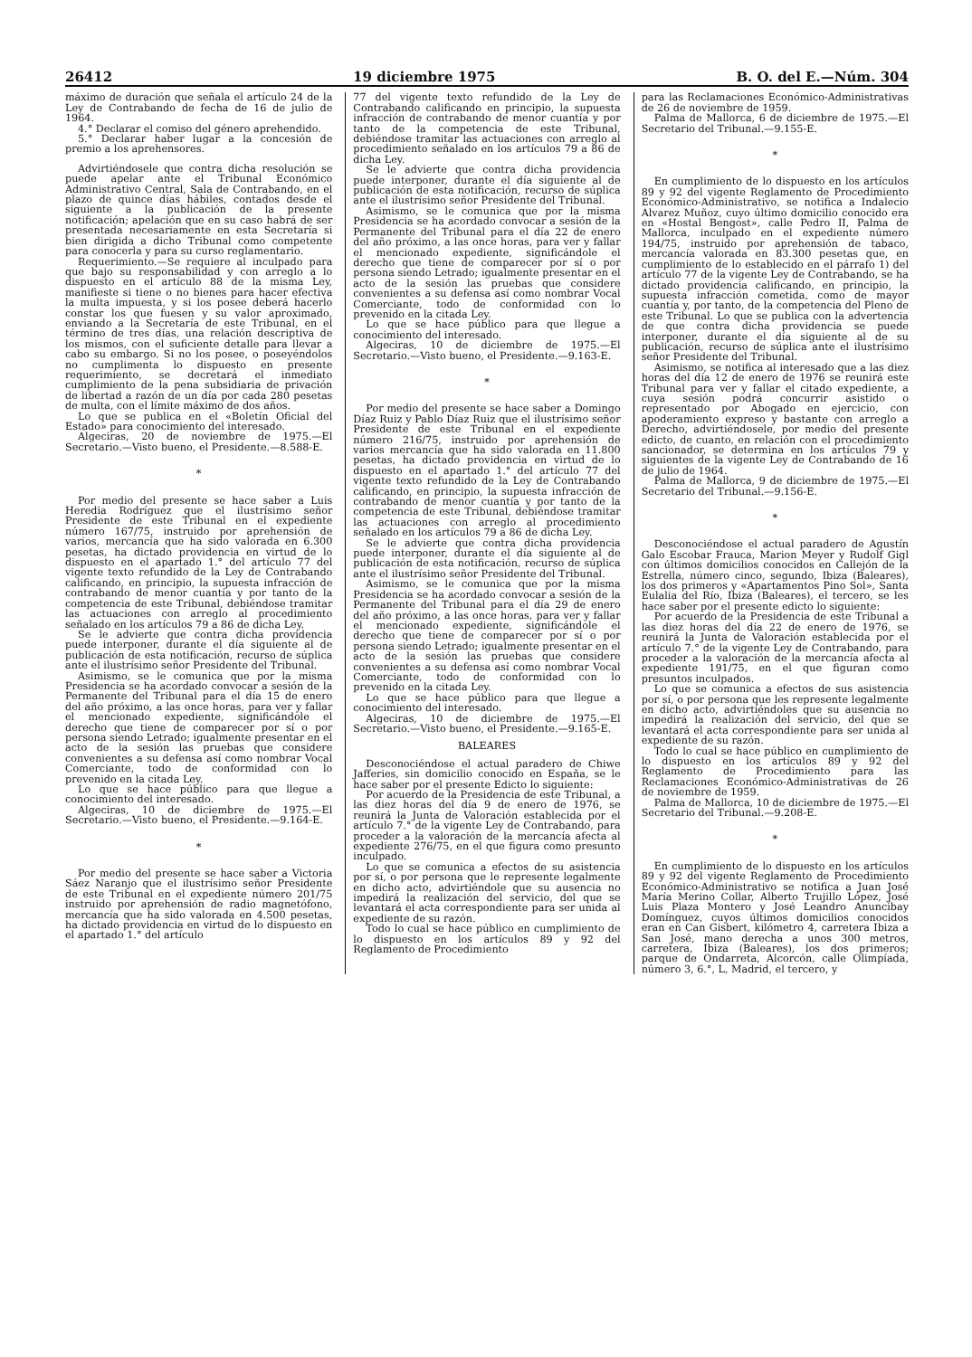26412 19 diciembre 1975 B. O. del E.—Núm. 304
máximo de duración que señala el artículo 24 de la Ley de Contrabando de fecha de 16 de julio de 1964.
4.° Declarar el comiso del género aprehendido.
5.° Declarar haber lugar a la concesión de premio a los aprehensores.
Advirtiéndosele que contra dicha resolución se puede apelar ante el Tribunal Económico Administrativo Central, Sala de Contrabando, en el plazo de quince días hábiles, contados desde el siguiente a la publicación de la presente notificación; apelación que en su caso habrá de ser presentada necesariamente en esta Secretaría si bien dirigida a dicho Tribunal como competente para conocerla y para su curso reglamentario.
Requerimiento.—Se requiere al inculpado para que bajo su responsabilidad y con arreglo a lo dispuesto en el artículo 88 de la misma Ley, manifieste si tiene o no bienes para hacer efectiva la multa impuesta, y si los posee deberá hacerlo constar los que fuesen y su valor aproximado, enviando a la Secretaría de este Tribunal, en el término de tres días, una relación descriptiva de los mismos, con el suficiente detalle para llevar a cabo su embargo. Si no los posee, o poseyéndolos no cumplimenta lo dispuesto en presente requerimiento, se decretará el inmediato cumplimiento de la pena subsidiaria de privación de libertad a razón de un día por cada 280 pesetas de multa, con el límite máximo de dos años.
Lo que se publica en el «Boletín Oficial del Estado» para conocimiento del interesado.
Algeciras, 20 de noviembre de 1975.—El Secretario.—Visto bueno, el Presidente.—8.588-E.
*
Por medio del presente se hace saber a Luis Heredia Rodríguez que el ilustrísimo señor Presidente de este Tribunal en el expediente número 167/75, instruido por aprehensión de varios, mercancía que ha sido valorada en 6.300 pesetas, ha dictado providencia en virtud de lo dispuesto en el apartado 1.° del artículo 77 del vigente texto refundido de la Ley de Contrabando calificando, en principio, la supuesta infracción de contrabando de menor cuantía y por tanto de la competencia de este Tribunal, debiéndose tramitar las actuaciones con arreglo al procedimiento señalado en los artículos 79 a 86 de dicha Ley.
Se le advierte que contra dicha providencia puede interponer, durante el día siguiente al de publicación de esta notificación, recurso de súplica ante el ilustrísimo señor Presidente del Tribunal.
Asimismo, se le comunica que por la misma Presidencia se ha acordado convocar a sesión de la Permanente del Tribunal para el día 15 de enero del año próximo, a las once horas, para ver y fallar el mencionado expediente, significándole el derecho que tiene de comparecer por sí o por persona siendo Letrado; igualmente presentar en el acto de la sesión las pruebas que considere convenientes a su defensa así como nombrar Vocal Comerciante, todo de conformidad con lo prevenido en la citada Ley.
Lo que se hace público para que llegue a conocimiento del interesado.
Algeciras, 10 de diciembre de 1975.—El Secretario.—Visto bueno, el Presidente.—9.164-E.
*
Por medio del presente se hace saber a Victoria Sáez Naranjo que el ilustrísimo señor Presidente de este Tribunal en el expediente número 201/75 instruido por aprehensión de radio magnetófono, mercancía que ha sido valorada en 4.500 pesetas, ha dictado providencia en virtud de lo dispuesto en el apartado 1.° del artículo
77 del vigente texto refundido de la Ley de Contrabando calificando en principio, la supuesta infracción de contrabando de menor cuantía y por tanto de la competencia de este Tribunal, debiéndose tramitar las actuaciones con arreglo al procedimiento señalado en los artículos 79 a 86 de dicha Ley.
Se le advierte que contra dicha providencia puede interponer, durante el día siguiente al de publicación de esta notificación, recurso de súplica ante el ilustrísimo señor Presidente del Tribunal.
Asimismo, se le comunica que por la misma Presidencia se ha acordado convocar a sesión de la Permanente del Tribunal para el día 22 de enero del año próximo, a las once horas, para ver y fallar el mencionado expediente, significándole el derecho que tiene de comparecer por sí o por persona siendo Letrado; igualmente presentar en el acto de la sesión las pruebas que considere convenientes a su defensa así como nombrar Vocal Comerciante, todo de conformidad con lo prevenido en la citada Ley.
Lo que se hace público para que llegue a conocimiento del interesado.
Algeciras, 10 de diciembre de 1975.—El Secretario.—Visto bueno, el Presidente.—9.163-E.
*
Por medio del presente se hace saber a Domingo Díaz Ruiz y Pablo Díaz Ruiz que el ilustrísimo señor Presidente de este Tribunal en el expediente número 216/75, instruido por aprehensión de varios mercancía que ha sido valorada en 11.800 pesetas, ha dictado providencia en virtud de lo dispuesto en el apartado 1.° del artículo 77 del vigente texto refundido de la Ley de Contrabando calificando, en principio, la supuesta infracción de contrabando de menor cuantía y por tanto de la competencia de este Tribunal, debiéndose tramitar las actuaciones con arreglo al procedimiento señalado en los artículos 79 a 86 de dicha Ley.
Se le advierte que contra dicha providencia puede interponer, durante el día siguiente al de publicación de esta notificación, recurso de súplica ante el ilustrísimo señor Presidente del Tribunal.
Asimismo, se le comunica que por la misma Presidencia se ha acordado convocar a sesión de la Permanente del Tribunal para el día 29 de enero del año próximo, a las once horas, para ver y fallar el mencionado expediente, significándole el derecho que tiene de comparecer por sí o por persona siendo Letrado; igualmente presentar en el acto de la sesión las pruebas que considere convenientes a su defensa así como nombrar Vocal Comerciante, todo de conformidad con lo prevenido en la citada Ley.
Lo que se hace público para que llegue a conocimiento del interesado.
Algeciras, 10 de diciembre de 1975.—El Secretario.—Visto bueno, el Presidente.—9.165-E.
BALEARES
Desconociéndose el actual paradero de Chiwe Jafferies, sin domicilio conocido en España, se le hace saber por el presente Edicto lo siguiente:
Por acuerdo de la Presidencia de este Tribunal, a las diez horas del día 9 de enero de 1976, se reunirá la Junta de Valoración establecida por el artículo 7.° de la vigente Ley de Contrabando, para proceder a la valoración de la mercancía afecta al expediente 276/75, en el que figura como presunto inculpado.
Lo que se comunica a efectos de su asistencia por sí, o por persona que le represente legalmente en dicho acto, advirtiéndole que su ausencia no impedirá la realización del servicio, del que se levantará el acta correspondiente para ser unida al expediente de su razón.
Todo lo cual se hace público en cumplimiento de lo dispuesto en los artículos 89 y 92 del Reglamento de Procedimiento
para las Reclamaciones Económico-Administrativas de 26 de noviembre de 1959.
Palma de Mallorca, 6 de diciembre de 1975.—El Secretario del Tribunal.—9.155-E.
*
En cumplimiento de lo dispuesto en los artículos 89 y 92 del vigente Reglamento de Procedimiento Económico-Administrativo, se notifica a Indalecio Alvarez Muñoz, cuyo último domicilio conocido era en «Hostal Bengost», calle Pedro II, Palma de Mallorca, inculpado en el expediente número 194/75, instruido por aprehensión de tabaco, mercancía valorada en 83.300 pesetas que, en cumplimiento de lo establecido en el párrafo 1) del artículo 77 de la vigente Ley de Contrabando, se ha dictado providencia calificando, en principio, la supuesta infracción cometida, como de mayor cuantía y, por tanto, de la competencia del Pleno de este Tribunal. Lo que se publica con la advertencia de que contra dicha providencia se puede interponer, durante el día siguiente al de su publicación, recurso de súplica ante el ilustrísimo señor Presidente del Tribunal.
Asimismo, se notifica al interesado que a las diez horas del día 12 de enero de 1976 se reunirá este Tribunal para ver y fallar el citado expediente, a cuya sesión podrá concurrir asistido o representado por Abogado en ejercicio, con apoderamiento expreso y bastante con arreglo a Derecho, advirtiéndosele, por medio del presente edicto, de cuanto, en relación con el procedimiento sancionador, se determina en los artículos 79 y siguientes de la vigente Ley de Contrabando de 16 de julio de 1964.
Palma de Mallorca, 9 de diciembre de 1975.—El Secretario del Tribunal.—9.156-E.
*
Desconociéndose el actual paradero de Agustín Galo Escobar Frauca, Marion Meyer y Rudolf Gigl con últimos domicilios conocidos en Callejón de la Estrella, número cinco, segundo, Ibiza (Baleares), los dos primeros y «Apartamentos Pino Sol», Santa Eulalia del Río, Ibiza (Baleares), el tercero, se les hace saber por el presente edicto lo siguiente:
Por acuerdo de la Presidencia de este Tribunal a las diez horas del día 22 de enero de 1976, se reunirá la Junta de Valoración establecida por el artículo 7.° de la vigente Ley de Contrabando, para proceder a la valoración de la mercancía afecta al expediente 191/75, en el que figuran como presuntos inculpados.
Lo que se comunica a efectos de sus asistencia por sí, o por persona que les represente legalmente en dicho acto, advirtiéndoles que su ausencia no impedirá la realización del servicio, del que se levantará el acta correspondiente para ser unida al expediente de su razón.
Todo lo cual se hace público en cumplimiento de lo dispuesto en los artículos 89 y 92 del Reglamento de Procedimiento para las Reclamaciones Económico-Administrativas de 26 de noviembre de 1959.
Palma de Mallorca, 10 de diciembre de 1975.—El Secretario del Tribunal.—9.208-E.
*
En cumplimiento de lo dispuesto en los artículos 89 y 92 del vigente Reglamento de Procedimiento Económico-Administrativo se notifica a Juan José María Merino Collar, Alberto Trujillo López, José Luis Plaza Montero y José Leandro Anuncibay Domínguez, cuyos últimos domicilios conocidos eran en Can Gisbert, kilómetro 4, carretera Ibiza a San José, mano derecha a unos 300 metros, carretera, Ibiza (Baleares), los dos primeros; parque de Ondarreta, Alcorcón, calle Olimpíada, número 3, 6.°, L, Madrid, el tercero, y